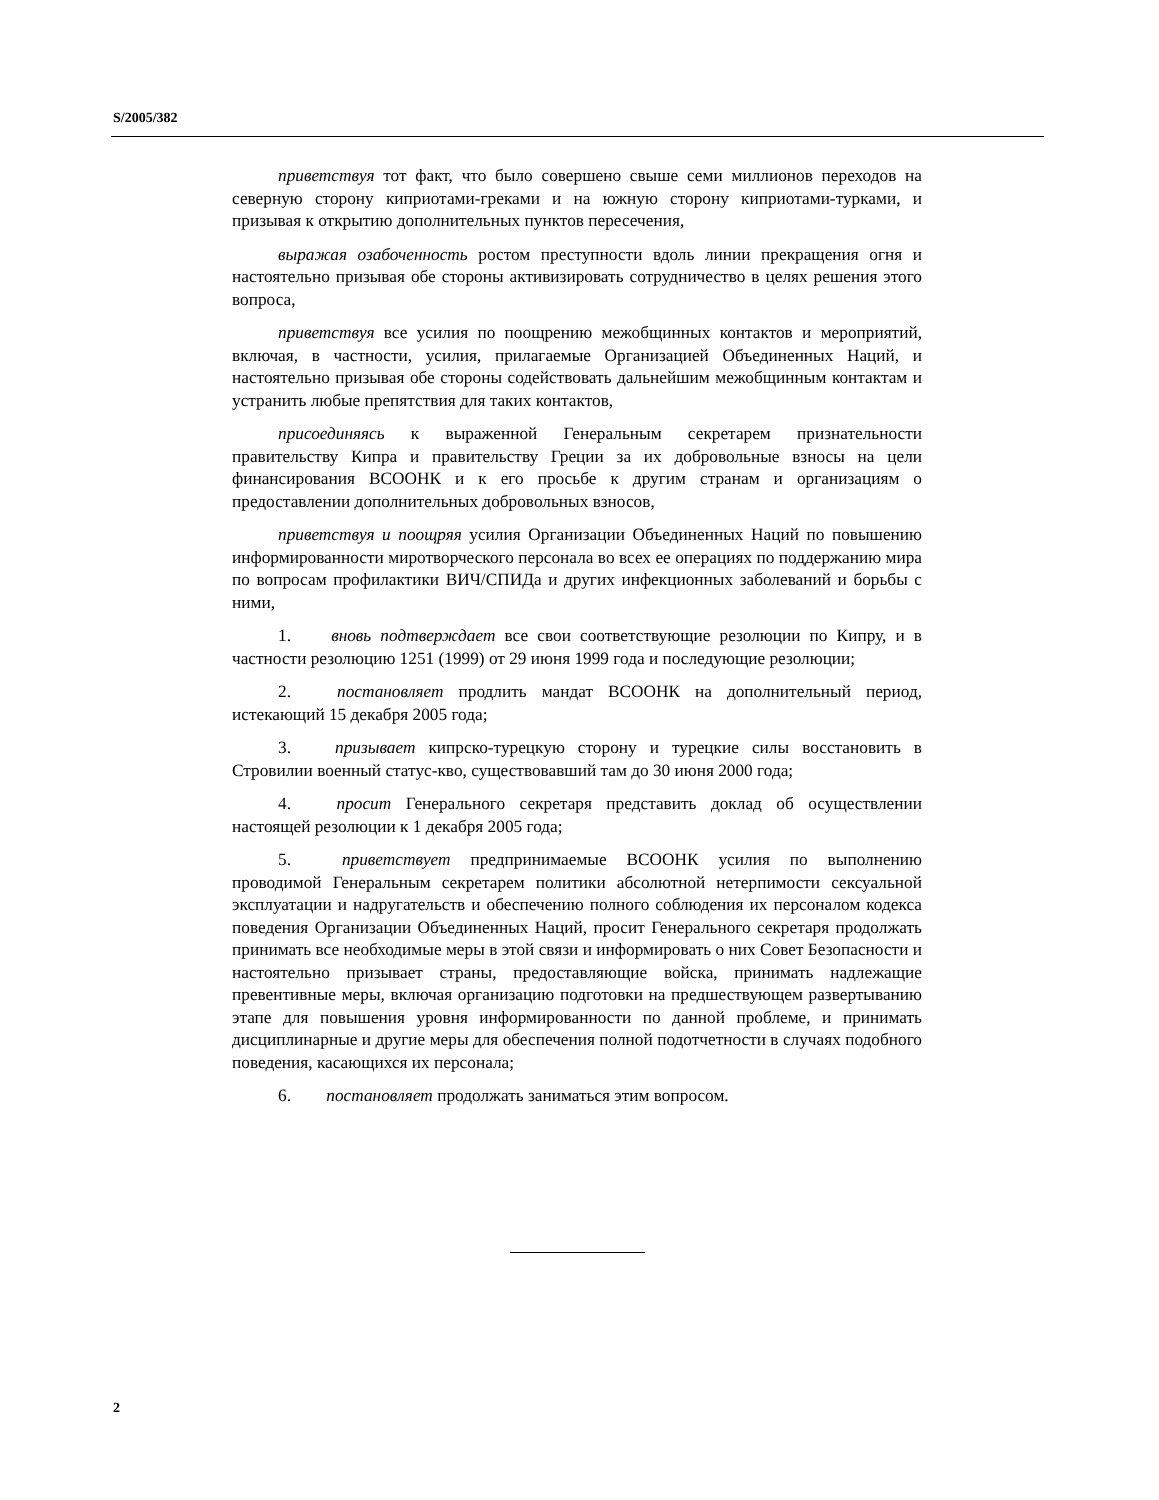S/2005/382
приветствуя тот факт, что было совершено свыше семи миллионов переходов на северную сторону киприотами-греками и на южную сторону киприотами-турками, и призывая к открытию дополнительных пунктов пересечения,
выражая озабоченность ростом преступности вдоль линии прекращения огня и настоятельно призывая обе стороны активизировать сотрудничество в целях решения этого вопроса,
приветствуя все усилия по поощрению межобщинных контактов и мероприятий, включая, в частности, усилия, прилагаемые Организацией Объединенных Наций, и настоятельно призывая обе стороны содействовать дальнейшим межобщинным контактам и устранить любые препятствия для таких контактов,
присоединяясь к выраженной Генеральным секретарем признательности правительству Кипра и правительству Греции за их добровольные взносы на цели финансирования ВСООНК и к его просьбе к другим странам и организациям о предоставлении дополнительных добровольных взносов,
приветствуя и поощряя усилия Организации Объединенных Наций по повышению информированности миротворческого персонала во всех ее операциях по поддержанию мира по вопросам профилактики ВИЧ/СПИДа и других инфекционных заболеваний и борьбы с ними,
1. вновь подтверждает все свои соответствующие резолюции по Кипру, и в частности резолюцию 1251 (1999) от 29 июня 1999 года и последующие резолюции;
2. постановляет продлить мандат ВСООНК на дополнительный период, истекающий 15 декабря 2005 года;
3. призывает кипрско-турецкую сторону и турецкие силы восстановить в Стровилии военный статус-кво, существовавший там до 30 июня 2000 года;
4. просит Генерального секретаря представить доклад об осуществлении настоящей резолюции к 1 декабря 2005 года;
5. приветствует предпринимаемые ВСООНК усилия по выполнению проводимой Генеральным секретарем политики абсолютной нетерпимости сексуальной эксплуатации и надругательств и обеспечению полного соблюдения их персоналом кодекса поведения Организации Объединенных Наций, просит Генерального секретаря продолжать принимать все необходимые меры в этой связи и информировать о них Совет Безопасности и настоятельно призывает страны, предоставляющие войска, принимать надлежащие превентивные меры, включая организацию подготовки на предшествующем развертыванию этапе для повышения уровня информированности по данной проблеме, и принимать дисциплинарные и другие меры для обеспечения полной подотчетности в случаях подобного поведения, касающихся их персонала;
6. постановляет продолжать заниматься этим вопросом.
2